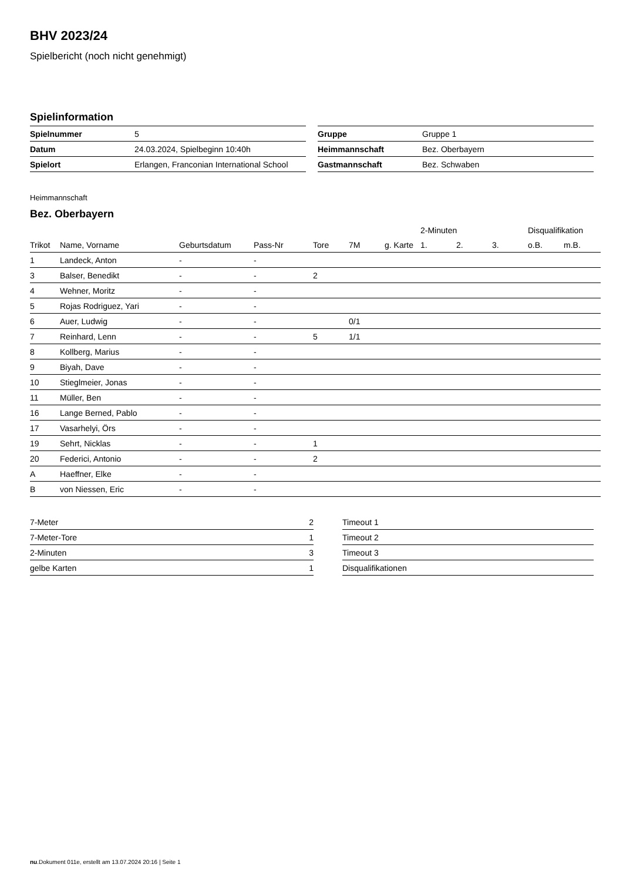BHV 2023/24
Spielbericht (noch nicht genehmigt)
Spielinformation
| Spielnummer | 5 |
| Datum | 24.03.2024, Spielbeginn 10:40h |
| Spielort | Erlangen, Franconian International School |
| Gruppe | Gruppe 1 |
| Heimmannschaft | Bez. Oberbayern |
| Gastmannschaft | Bez. Schwaben |
Heimmannschaft
Bez. Oberbayern
| | | | | | | | 2-Minuten | | | Disqualifikation | |
| --- | --- | --- | --- | --- | --- | --- | --- | --- | --- | --- | --- |
| Trikot | Name, Vorname | Geburtsdatum | Pass-Nr | Tore | 7M | g. Karte | 1. | 2. | 3. | o.B. | m.B. |
| 1 | Landeck, Anton | - | - | | | | | | | | |
| 3 | Balser, Benedikt | - | - | 2 | | | | | | | |
| 4 | Wehner, Moritz | - | - | | | | | | | | |
| 5 | Rojas Rodriguez, Yari | - | - | | | | | | | | |
| 6 | Auer, Ludwig | - | - | | 0/1 | | | | | | |
| 7 | Reinhard, Lenn | - | - | 5 | 1/1 | | | | | | |
| 8 | Kollberg, Marius | - | - | | | | | | | | |
| 9 | Biyah, Dave | - | - | | | | | | | | |
| 10 | Stieglmeier, Jonas | - | - | | | | | | | | |
| 11 | Müller, Ben | - | - | | | | | | | | |
| 16 | Lange Berned, Pablo | - | - | | | | | | | | |
| 17 | Vasarhelyi, Örs | - | - | | | | | | | | |
| 19 | Sehrt, Nicklas | - | - | 1 | | | | | | | |
| 20 | Federici, Antonio | - | - | 2 | | | | | | | |
| A | Haeffner, Elke | - | - | | | | | | | | |
| B | von Niessen, Eric | - | - | | | | | | | | |
| 7-Meter | 2 |
| 7-Meter-Tore | 1 |
| 2-Minuten | 3 |
| gelbe Karten | 1 |
| Timeout 1 |
| Timeout 2 |
| Timeout 3 |
| Disqualifikationen |
nu.Dokument 011e, erstellt am 13.07.2024 20:16 | Seite 1